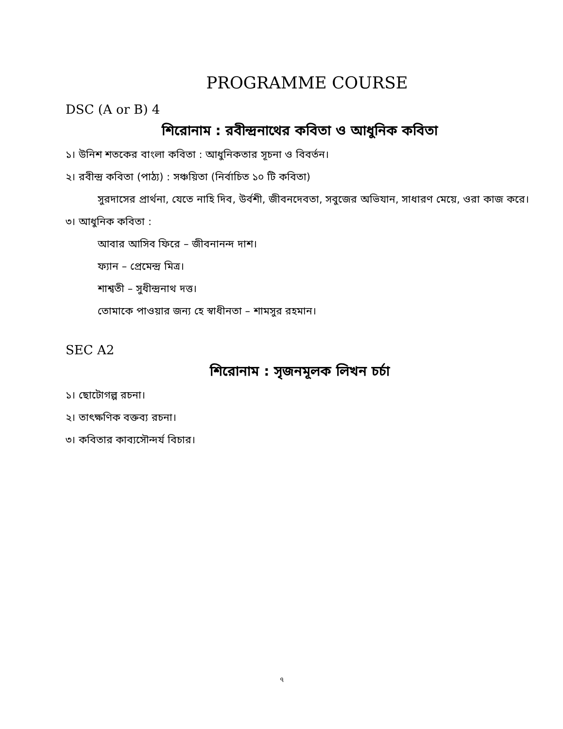PROGRAMME COURSE
DSC (A or B) 4
শিরোনাম : রবীন্দ্রনাথের কবিতা ও আধুনিক কবিতা
১। উনিশ শতকের বাংলা কবিতা : আধুনিকতার সূচনা ও বিবর্তন।
২। রবীন্দ্র কবিতা (পাঠ্য) : সঞ্চয়িতা (নির্বাচিত ১০ টি কবিতা)
সুরদাসের প্রার্থনা, যেতে নাহি দিব, উর্বশী, জীবনদেবতা, সবুজের অভিযান, সাধারণ মেয়ে, ওরা কাজ করে।
৩। আধুনিক কবিতা :
আবার আসিব ফিরে – জীবনানন্দ দাশ।
ফ্যান – প্রেমেন্দ্র মিত্র।
শাশ্বতী – সুধীন্দ্রনাথ দত্ত।
তোমাকে পাওয়ার জন্য হে স্বাধীনতা – শামসুর রহমান।
SEC A2
শিরোনাম : সৃজনমূলক লিখন চর্চা
১। ছোটোগল্প রচনা।
২। তাৎক্ষণিক বক্তব্য রচনা।
৩। কবিতার কাব্যসৌন্দর্য বিচার।
৭